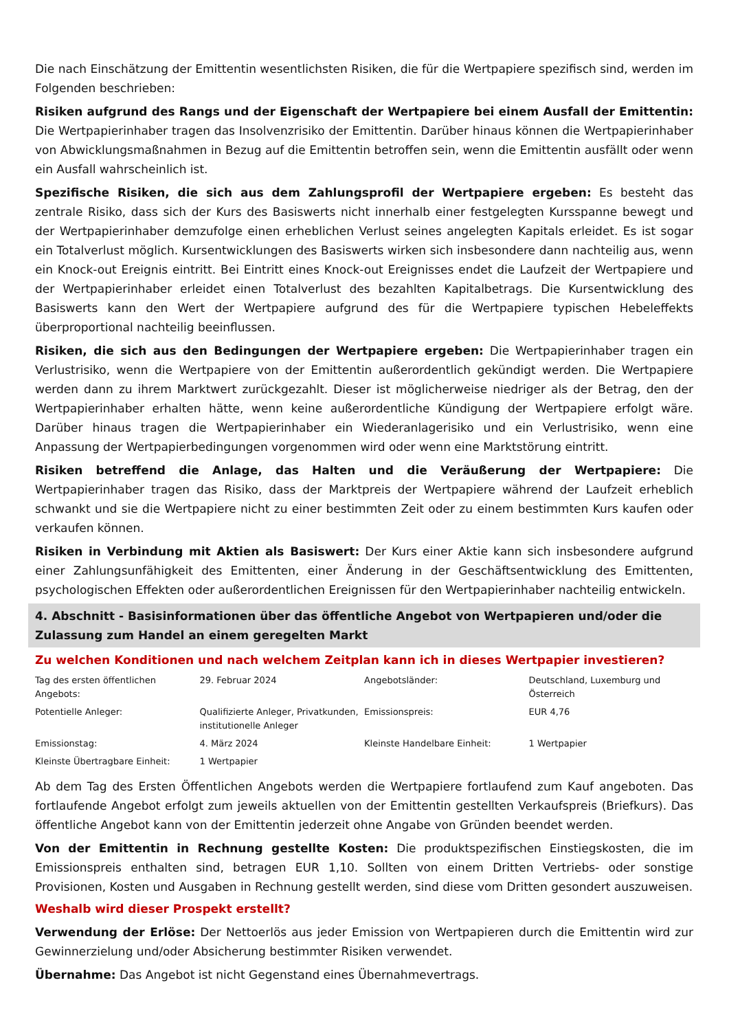Die nach Einschätzung der Emittentin wesentlichsten Risiken, die für die Wertpapiere spezifisch sind, werden im Folgenden beschrieben:
Risiken aufgrund des Rangs und der Eigenschaft der Wertpapiere bei einem Ausfall der Emittentin: Die Wertpapierinhaber tragen das Insolvenzrisiko der Emittentin. Darüber hinaus können die Wertpapierinhaber von Abwicklungsmaßnahmen in Bezug auf die Emittentin betroffen sein, wenn die Emittentin ausfällt oder wenn ein Ausfall wahrscheinlich ist.
Spezifische Risiken, die sich aus dem Zahlungsprofil der Wertpapiere ergeben: Es besteht das zentrale Risiko, dass sich der Kurs des Basiswerts nicht innerhalb einer festgelegten Kursspanne bewegt und der Wertpapierinhaber demzufolge einen erheblichen Verlust seines angelegten Kapitals erleidet. Es ist sogar ein Totalverlust möglich. Kursentwicklungen des Basiswerts wirken sich insbesondere dann nachteilig aus, wenn ein Knock-out Ereignis eintritt. Bei Eintritt eines Knock-out Ereignisses endet die Laufzeit der Wertpapiere und der Wertpapierinhaber erleidet einen Totalverlust des bezahlten Kapitalbetrags. Die Kursentwicklung des Basiswerts kann den Wert der Wertpapiere aufgrund des für die Wertpapiere typischen Hebeleffekts überproportional nachteilig beeinflussen.
Risiken, die sich aus den Bedingungen der Wertpapiere ergeben: Die Wertpapierinhaber tragen ein Verlustrisiko, wenn die Wertpapiere von der Emittentin außerordentlich gekündigt werden. Die Wertpapiere werden dann zu ihrem Marktwert zurückgezahlt. Dieser ist möglicherweise niedriger als der Betrag, den der Wertpapierinhaber erhalten hätte, wenn keine außerordentliche Kündigung der Wertpapiere erfolgt wäre. Darüber hinaus tragen die Wertpapierinhaber ein Wiederanlagerisiko und ein Verlustrisiko, wenn eine Anpassung der Wertpapierbedingungen vorgenommen wird oder wenn eine Marktstörung eintritt.
Risiken betreffend die Anlage, das Halten und die Veräußerung der Wertpapiere: Die Wertpapierinhaber tragen das Risiko, dass der Marktpreis der Wertpapiere während der Laufzeit erheblich schwankt und sie die Wertpapiere nicht zu einer bestimmten Zeit oder zu einem bestimmten Kurs kaufen oder verkaufen können.
Risiken in Verbindung mit Aktien als Basiswert: Der Kurs einer Aktie kann sich insbesondere aufgrund einer Zahlungsunfähigkeit des Emittenten, einer Änderung in der Geschäftsentwicklung des Emittenten, psychologischen Effekten oder außerordentlichen Ereignissen für den Wertpapierinhaber nachteilig entwickeln.
4. Abschnitt - Basisinformationen über das öffentliche Angebot von Wertpapieren und/oder die Zulassung zum Handel an einem geregelten Markt
Zu welchen Konditionen und nach welchem Zeitplan kann ich in dieses Wertpapier investieren?
| Tag des ersten öffentlichen Angebots: | 29. Februar 2024 | Angebotsländer: | Deutschland, Luxemburg und Österreich |
| Potentielle Anleger: | Qualifizierte Anleger, Privatkunden, institutionelle Anleger | Emissionspreis: | EUR 4,76 |
| Emissionstag: | 4. März 2024 | Kleinste Handelbare Einheit: | 1 Wertpapier |
| Kleinste Übertragbare Einheit: | 1 Wertpapier | | |
Ab dem Tag des Ersten Öffentlichen Angebots werden die Wertpapiere fortlaufend zum Kauf angeboten. Das fortlaufende Angebot erfolgt zum jeweils aktuellen von der Emittentin gestellten Verkaufspreis (Briefkurs). Das öffentliche Angebot kann von der Emittentin jederzeit ohne Angabe von Gründen beendet werden.
Von der Emittentin in Rechnung gestellte Kosten: Die produktspezifischen Einstiegskosten, die im Emissionspreis enthalten sind, betragen EUR 1,10. Sollten von einem Dritten Vertriebs- oder sonstige Provisionen, Kosten und Ausgaben in Rechnung gestellt werden, sind diese vom Dritten gesondert auszuweisen.
Weshalb wird dieser Prospekt erstellt?
Verwendung der Erlöse: Der Nettoerlös aus jeder Emission von Wertpapieren durch die Emittentin wird zur Gewinnerzielung und/oder Absicherung bestimmter Risiken verwendet.
Übernahme: Das Angebot ist nicht Gegenstand eines Übernahmevertrags.